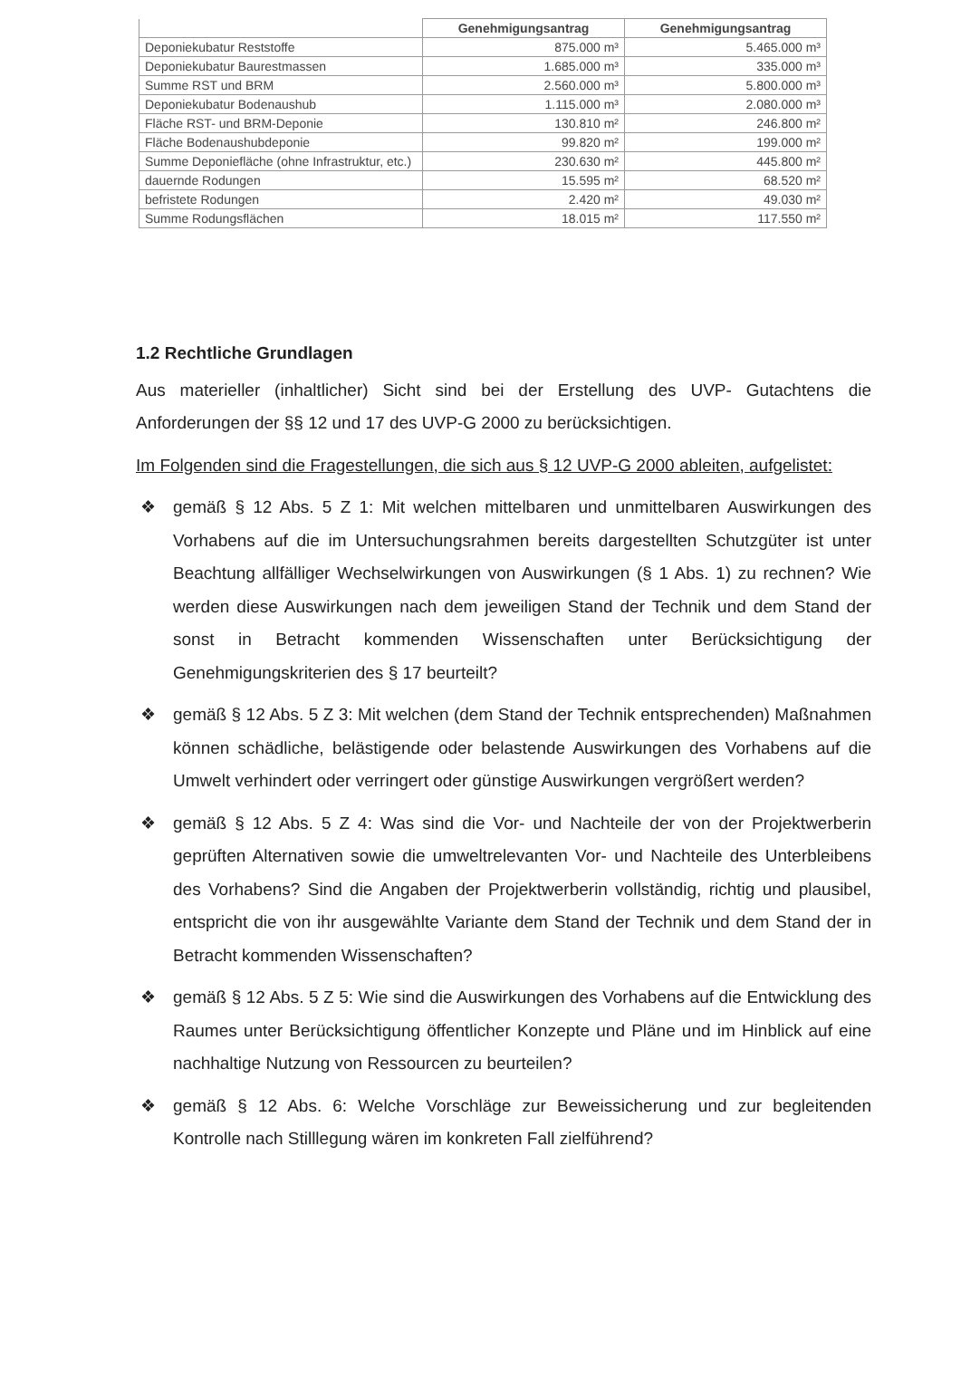| | Genehmigungsantrag | Genehmigungsantrag |
| --- | --- | --- |
| Deponiekubatur Reststoffe | 875.000 m³ | 5.465.000 m³ |
| Deponiekubatur Baurestmassen | 1.685.000 m³ | 335.000 m³ |
| Summe RST und BRM | 2.560.000 m³ | 5.800.000 m³ |
| Deponiekubatur Bodenaushub | 1.115.000 m³ | 2.080.000 m³ |
| Fläche RST- und BRM-Deponie | 130.810 m² | 246.800 m² |
| Fläche Bodenaushubdeponie | 99.820 m² | 199.000 m² |
| Summe Deponiefläche (ohne Infrastruktur, etc.) | 230.630 m² | 445.800 m² |
| dauernde Rodungen | 15.595 m² | 68.520 m² |
| befristete Rodungen | 2.420 m² | 49.030 m² |
| Summe Rodungsflächen | 18.015 m² | 117.550 m² |
1.2 Rechtliche Grundlagen
Aus materieller (inhaltlicher) Sicht sind bei der Erstellung des UVP- Gutachtens die Anforderungen der §§ 12 und 17 des UVP-G 2000 zu berücksichtigen.
Im Folgenden sind die Fragestellungen, die sich aus § 12 UVP-G 2000 ableiten, aufgelistet:
❖ gemäß § 12 Abs. 5 Z 1: Mit welchen mittelbaren und unmittelbaren Auswirkungen des Vorhabens auf die im Untersuchungsrahmen bereits dargestellten Schutzgüter ist unter Beachtung allfälliger Wechselwirkungen von Auswirkungen (§ 1 Abs. 1) zu rechnen? Wie werden diese Auswirkungen nach dem jeweiligen Stand der Technik und dem Stand der sonst in Betracht kommenden Wissenschaften unter Berücksichtigung der Genehmigungskriterien des § 17 beurteilt?
❖ gemäß § 12 Abs. 5 Z 3: Mit welchen (dem Stand der Technik entsprechenden) Maßnahmen können schädliche, belästigende oder belastende Auswirkungen des Vorhabens auf die Umwelt verhindert oder verringert oder günstige Auswirkungen vergrößert werden?
❖ gemäß § 12 Abs. 5 Z 4: Was sind die Vor- und Nachteile der von der Projektwerberin geprüften Alternativen sowie die umweltrelevanten Vor- und Nachteile des Unterbleibens des Vorhabens? Sind die Angaben der Projektwerberin vollständig, richtig und plausibel, entspricht die von ihr ausgewählte Variante dem Stand der Technik und dem Stand der in Betracht kommenden Wissenschaften?
❖ gemäß § 12 Abs. 5 Z 5: Wie sind die Auswirkungen des Vorhabens auf die Entwicklung des Raumes unter Berücksichtigung öffentlicher Konzepte und Pläne und im Hinblick auf eine nachhaltige Nutzung von Ressourcen zu beurteilen?
❖ gemäß § 12 Abs. 6: Welche Vorschläge zur Beweissicherung und zur begleitenden Kontrolle nach Stilllegung wären im konkreten Fall zielführend?